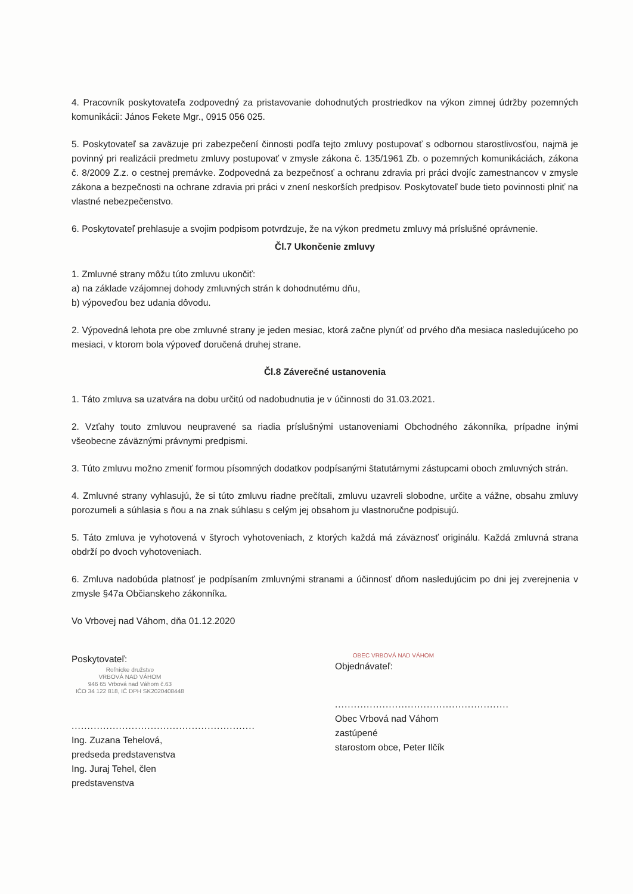4. Pracovník poskytovateľa zodpovedný za pristavovanie dohodnutých prostriedkov na výkon zimnej údržby pozemných komunikácii: János Fekete Mgr., 0915 056 025.
5. Poskytovateľ sa zaväzuje pri zabezpečení činnosti podľa tejto zmluvy postupovať s odbornou starostlivosťou, najmä je povinný pri realizácii predmetu zmluvy postupovať v zmysle zákona č. 135/1961 Zb. o pozemných komunikáciách, zákona č. 8/2009 Z.z. o cestnej premávke. Zodpovedná za bezpečnosť a ochranu zdravia pri práci dvojíc zamestnancov v zmysle zákona a bezpečnosti na ochrane zdravia pri práci v znení neskorších predpisov. Poskytovateľ bude tieto povinnosti plniť na vlastné nebezpečenstvo.
6. Poskytovateľ prehlasuje a svojim podpisom potvrdzuje, že na výkon predmetu zmluvy má príslušné oprávnenie.
Čl.7 Ukončenie zmluvy
1. Zmluvné strany môžu túto zmluvu ukončiť:
a) na základe vzájomnej dohody zmluvných strán k dohodnutému dňu,
b) výpoveďou bez udania dôvodu.
2. Výpovedná lehota pre obe zmluvné strany je jeden mesiac, ktorá začne plynúť od prvého dňa mesiaca nasledujúceho po mesiaci, v ktorom bola výpoveď doručená druhej strane.
Čl.8 Záverečné ustanovenia
1. Táto zmluva sa uzatvára na dobu určitú od nadobudnutia je v účinnosti do 31.03.2021.
2. Vzťahy touto zmluvou neupravené sa riadia príslušnými ustanoveniami Obchodného zákonníka, prípadne inými všeobecne záväznými právnymi predpismi.
3. Túto zmluvu možno zmeniť formou písomných dodatkov podpísanými štatutárnymi zástupcami oboch zmluvných strán.
4. Zmluvné strany vyhlasujú, že si túto zmluvu riadne prečítali, zmluvu uzavreli slobodne, určite a vážne, obsahu zmluvy porozumeli a súhlasia s ňou a na znak súhlasu s celým jej obsahom ju vlastnoručne podpisujú.
5. Táto zmluva je vyhotovená v štyroch vyhotoveniach, z ktorých každá má záväznosť originálu. Každá zmluvná strana obdrží po dvoch vyhotoveniach.
6. Zmluva nadobúda platnosť je podpísaním zmluvnými stranami a účinnosť dňom nasledujúcim po dni jej zverejnenia v zmysle §47a Občianskeho zákonníka.
Vo Vrbovej nad Váhom, dňa 01.12.2020
Poskytovateľ:
Roľnícke družstvo
VRBOVÁ NAD VÁHOM
946 65 Vrbová nad Váhom č.63
IČO 34 122 818, IČ DPH SK2020408448
..........................................................
Ing. Zuzana Tehelová, predseda predstavenstva
Ing. Juraj Tehel, člen predstavenstva
OBEC VRBOVÁ NAD VÁHOM
Objednávateľ:
.......................................................
Obec Vrbová nad Váhom zastúpené
starostom obce, Peter Ilčík